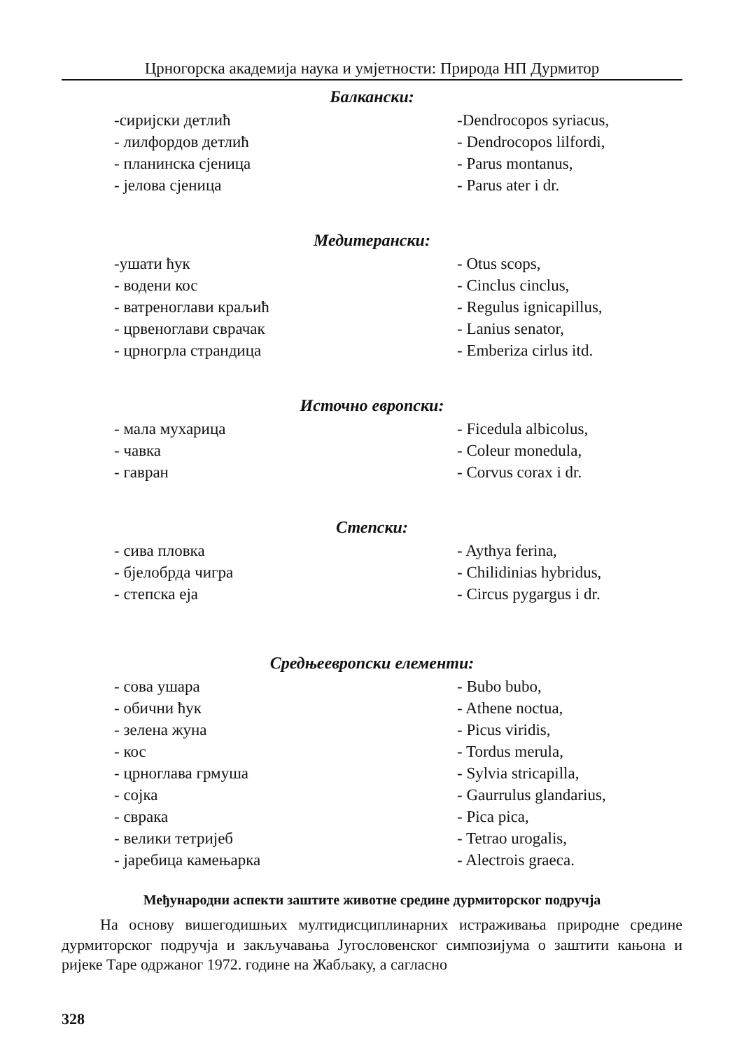Црногорска академија наука и умјетности: Природа НП Дурмитор
Балкански:
| -сиријски детлић | -Dendrocopos syriacus, |
| - лилфордов детлић | - Dendrocopos lilfordi, |
| - планинска сјеница | - Parus montanus, |
| - јелова сјеница | - Parus ater i dr. |
Медитерански:
| -ушати ћук | - Otus scops, |
| - водени кос | - Cinclus cinclus, |
| - ватреноглави краљић | - Regulus ignicapillus, |
| - црвеноглави сврачак | - Lanius senator, |
| - црногрла страндица | - Emberiza cirlus itd. |
Источно европски:
| - мала мухарица | - Ficedula albicolus, |
| - чавка | - Coleur monedula, |
| - гавран | - Corvus corax i dr. |
Степски:
| - сива пловка | - Aythya ferina, |
| - бјелобрда чигра | - Chilidinias hybridus, |
| - степска еја | - Circus pygargus i dr. |
Средњеевропски елементи:
| - сова ушара | - Bubo bubo, |
| - обични ћук | - Athene noctua, |
| - зелена жуна | - Picus viridis, |
| - кос | - Tordus merula, |
| - црноглава грмуша | - Sylvia stricapilla, |
| - сојка | - Gaurrulus glandarius, |
| - сврака | - Pica pica, |
| - велики тетријеб | - Tetrao urogalis, |
| - јаребица камењарка | - Alectrois graeca. |
Међународни аспекти заштите животне средине дурмиторског подручја
На основу вишегодишњих мултидисциплинарних истраживања природне средине дурмиторског подручја и закључавања Југословенског симпозијума о заштити кањона и ријеке Таре одржаног 1972. године на Жабљаку, а сагласно
328